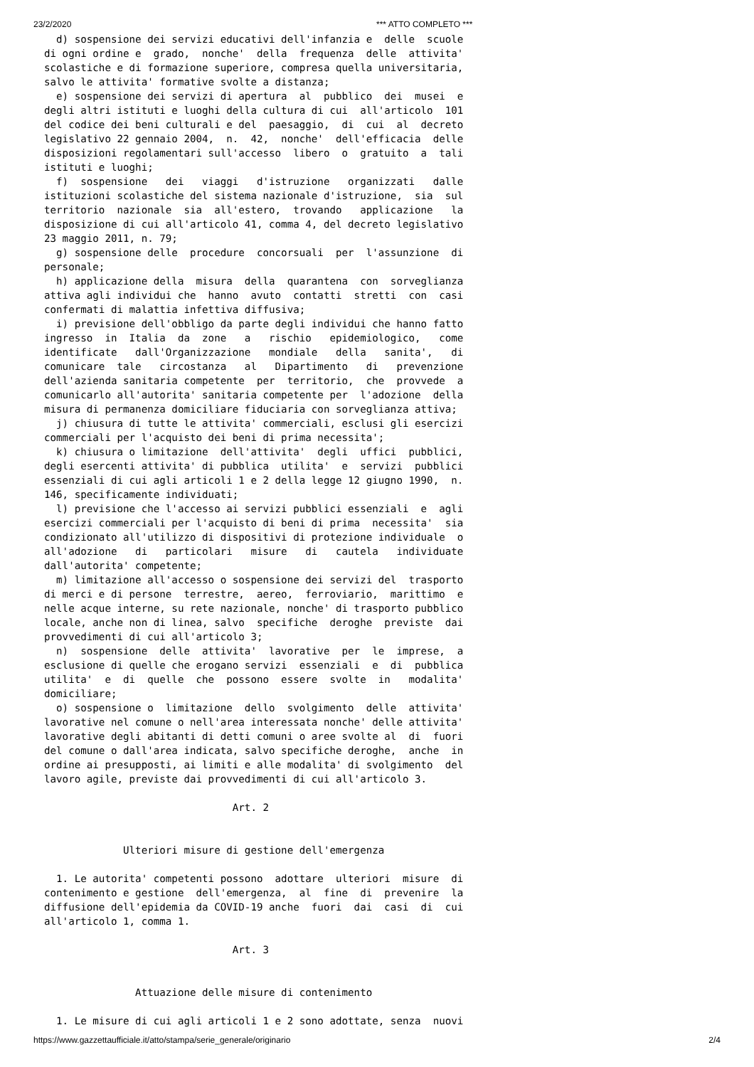23/2/2020 *** ATTO COMPLETO ***
  d) sospensione dei servizi educativi dell'infanzia e  delle  scuole
di ogni ordine e  grado,  nonche'  della  frequenza  delle  attivita'
scolastiche e di formazione superiore, compresa quella universitaria,
salvo le attivita' formative svolte a distanza;
  e) sospensione dei servizi di apertura  al  pubblico  dei  musei  e
degli altri istituti e luoghi della cultura di cui  all'articolo  101
del codice dei beni culturali e del  paesaggio,  di  cui  al  decreto
legislativo 22 gennaio 2004,  n.  42,  nonche'  dell'efficacia  delle
disposizioni regolamentari sull'accesso  libero  o  gratuito  a  tali
istituti e luoghi;
  f)  sospensione   dei   viaggi   d'istruzione   organizzati   dalle
istituzioni scolastiche del sistema nazionale d'istruzione,  sia  sul
territorio  nazionale  sia  all'estero,  trovando   applicazione   la
disposizione di cui all'articolo 41, comma 4, del decreto legislativo
23 maggio 2011, n. 79;
  g) sospensione delle  procedure  concorsuali  per  l'assunzione  di
personale;
  h) applicazione della  misura  della  quarantena  con  sorveglianza
attiva agli individui che  hanno  avuto  contatti  stretti  con  casi
confermati di malattia infettiva diffusiva;
  i) previsione dell'obbligo da parte degli individui che hanno fatto
ingresso  in  Italia  da  zone   a   rischio   epidemiologico,   come
identificate   dall'Organizzazione   mondiale   della   sanita',   di
comunicare  tale   circostanza   al   Dipartimento   di   prevenzione
dell'azienda sanitaria competente  per  territorio,  che  provvede  a
comunicarlo all'autorita' sanitaria competente per  l'adozione  della
misura di permanenza domiciliare fiduciaria con sorveglianza attiva;
  j) chiusura di tutte le attivita' commerciali, esclusi gli esercizi
commerciali per l'acquisto dei beni di prima necessita';
  k) chiusura o limitazione  dell'attivita'  degli  uffici  pubblici,
degli esercenti attivita' di pubblica  utilita'  e  servizi  pubblici
essenziali di cui agli articoli 1 e 2 della legge 12 giugno 1990,  n.
146, specificamente individuati;
  l) previsione che l'accesso ai servizi pubblici essenziali  e  agli
esercizi commerciali per l'acquisto di beni di prima  necessita'  sia
condizionato all'utilizzo di dispositivi di protezione individuale  o
all'adozione   di   particolari   misure   di   cautela   individuate
dall'autorita' competente;
  m) limitazione all'accesso o sospensione dei servizi del  trasporto
di merci e di persone  terrestre,  aereo,  ferroviario,  marittimo  e
nelle acque interne, su rete nazionale, nonche' di trasporto pubblico
locale, anche non di linea, salvo  specifiche  deroghe  previste  dai
provvedimenti di cui all'articolo 3;
  n)  sospensione  delle  attivita'  lavorative  per  le  imprese,  a
esclusione di quelle che erogano servizi  essenziali  e  di  pubblica
utilita'  e  di  quelle  che  possono  essere  svolte  in   modalita'
domiciliare;
  o) sospensione o  limitazione  dello  svolgimento  delle  attivita'
lavorative nel comune o nell'area interessata nonche' delle attivita'
lavorative degli abitanti di detti comuni o aree svolte al  di  fuori
del comune o dall'area indicata, salvo specifiche deroghe,  anche  in
ordine ai presupposti, ai limiti e alle modalita' di svolgimento  del
lavoro agile, previste dai provvedimenti di cui all'articolo 3.

                               Art. 2


             Ulteriori misure di gestione dell'emergenza

  1. Le autorita' competenti possono  adottare  ulteriori  misure  di
contenimento e gestione  dell'emergenza,  al  fine  di  prevenire  la
diffusione dell'epidemia da COVID-19 anche  fuori  dai  casi  di  cui
all'articolo 1, comma 1.

                               Art. 3


               Attuazione delle misure di contenimento

  1. Le misure di cui agli articoli 1 e 2 sono adottate, senza  nuovi
https://www.gazzettaufficiale.it/atto/stampa/serie_generale/originario 2/4